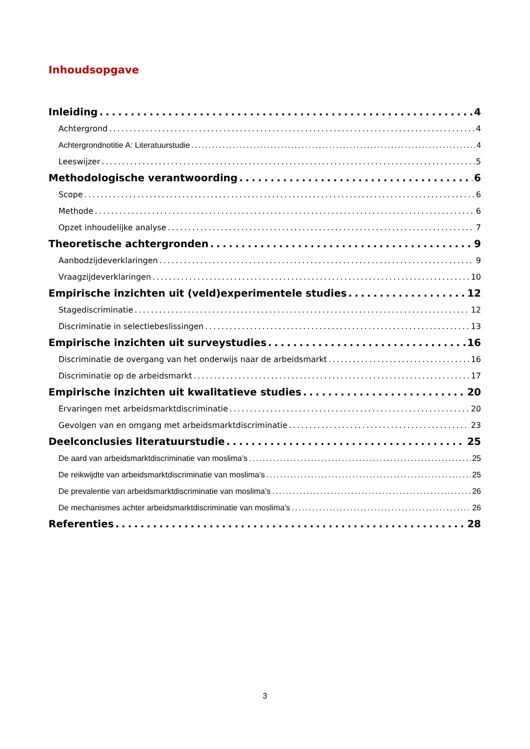Inhoudsopgave
Inleiding 4
Achtergrond 4
Achtergrondnotitie A: Literatuurstudie 4
Leeswijzer 5
Methodologische verantwoording 6
Scope 6
Methode 6
Opzet inhoudelijke analyse 7
Theoretische achtergronden 9
Aanbodzijdeverklaringen 9
Vraagzijdeverklaringen 10
Empirische inzichten uit (veld)experimentele studies 12
Stagediscriminatie 12
Discriminatie in selectiebeslissingen 13
Empirische inzichten uit surveystudies 16
Discriminatie de overgang van het onderwijs naar de arbeidsmarkt 16
Discriminatie op de arbeidsmarkt 17
Empirische inzichten uit kwalitatieve studies 20
Ervaringen met arbeidsmarktdiscriminatie 20
Gevolgen van en omgang met arbeidsmarktdiscriminatie 23
Deelconclusies literatuurstudie 25
De aard van arbeidsmarktdiscriminatie van moslima’s 25
De reikwijdte van arbeidsmarktdiscriminatie van moslima’s 25
De prevalentie van arbeidsmarktdiscriminatie van moslima’s 26
De mechanismes achter arbeidsmarktdiscriminatie van moslima’s 26
Referenties 28
3